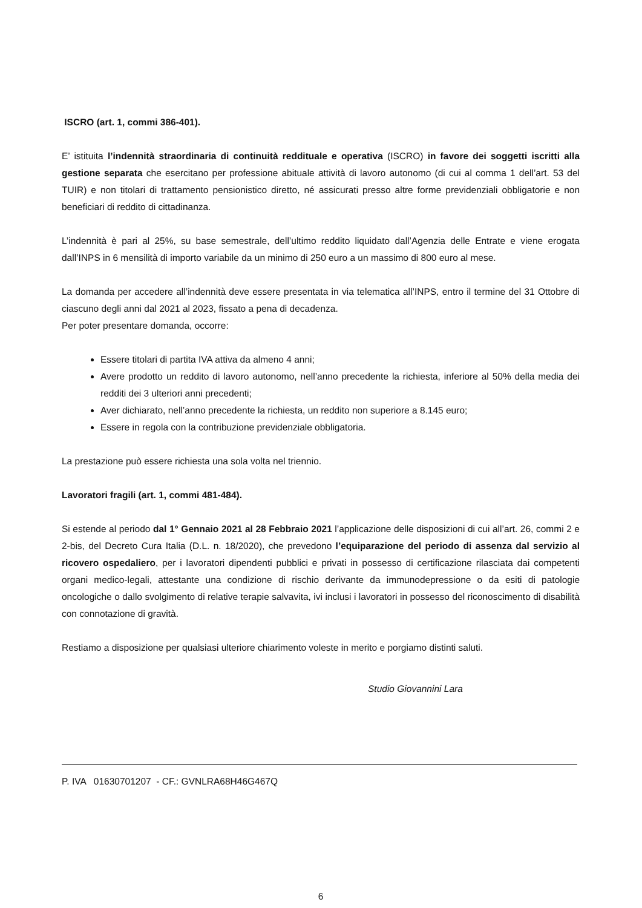ISCRO (art. 1, commi 386-401).
E’ istituita l’indennità straordinaria di continuità reddituale e operativa (ISCRO) in favore dei soggetti iscritti alla gestione separata che esercitano per professione abituale attività di lavoro autonomo (di cui al comma 1 dell’art. 53 del TUIR) e non titolari di trattamento pensionistico diretto, né assicurati presso altre forme previdenziali obbligatorie e non beneficiari di reddito di cittadinanza.
L’indennità è pari al 25%, su base semestrale, dell’ultimo reddito liquidato dall’Agenzia delle Entrate e viene erogata dall’INPS in 6 mensilità di importo variabile da un minimo di 250 euro a un massimo di 800 euro al mese.
La domanda per accedere all’indennità deve essere presentata in via telematica all’INPS, entro il termine del 31 Ottobre di ciascuno degli anni dal 2021 al 2023, fissato a pena di decadenza.
Per poter presentare domanda, occorre:
Essere titolari di partita IVA attiva da almeno 4 anni;
Avere prodotto un reddito di lavoro autonomo, nell’anno precedente la richiesta, inferiore al 50% della media dei redditi dei 3 ulteriori anni precedenti;
Aver dichiarato, nell’anno precedente la richiesta, un reddito non superiore a 8.145 euro;
Essere in regola con la contribuzione previdenziale obbligatoria.
La prestazione può essere richiesta una sola volta nel triennio.
Lavoratori fragili (art. 1, commi 481-484).
Si estende al periodo dal 1° Gennaio 2021 al 28 Febbraio 2021 l’applicazione delle disposizioni di cui all’art. 26, commi 2 e 2-bis, del Decreto Cura Italia (D.L. n. 18/2020), che prevedono l’equiparazione del periodo di assenza dal servizio al ricovero ospedaliero, per i lavoratori dipendenti pubblici e privati in possesso di certificazione rilasciata dai competenti organi medico-legali, attestante una condizione di rischio derivante da immunodepressione o da esiti di patologie oncologiche o dallo svolgimento di relative terapie salvavita, ivi inclusi i lavoratori in possesso del riconoscimento di disabilità con connotazione di gravità.
Restiamo a disposizione per qualsiasi ulteriore chiarimento voleste in merito e porgiamo distinti saluti.
Studio Giovannini Lara
P. IVA 01630701207 - CF.: GVNLRA68H46G467Q
6